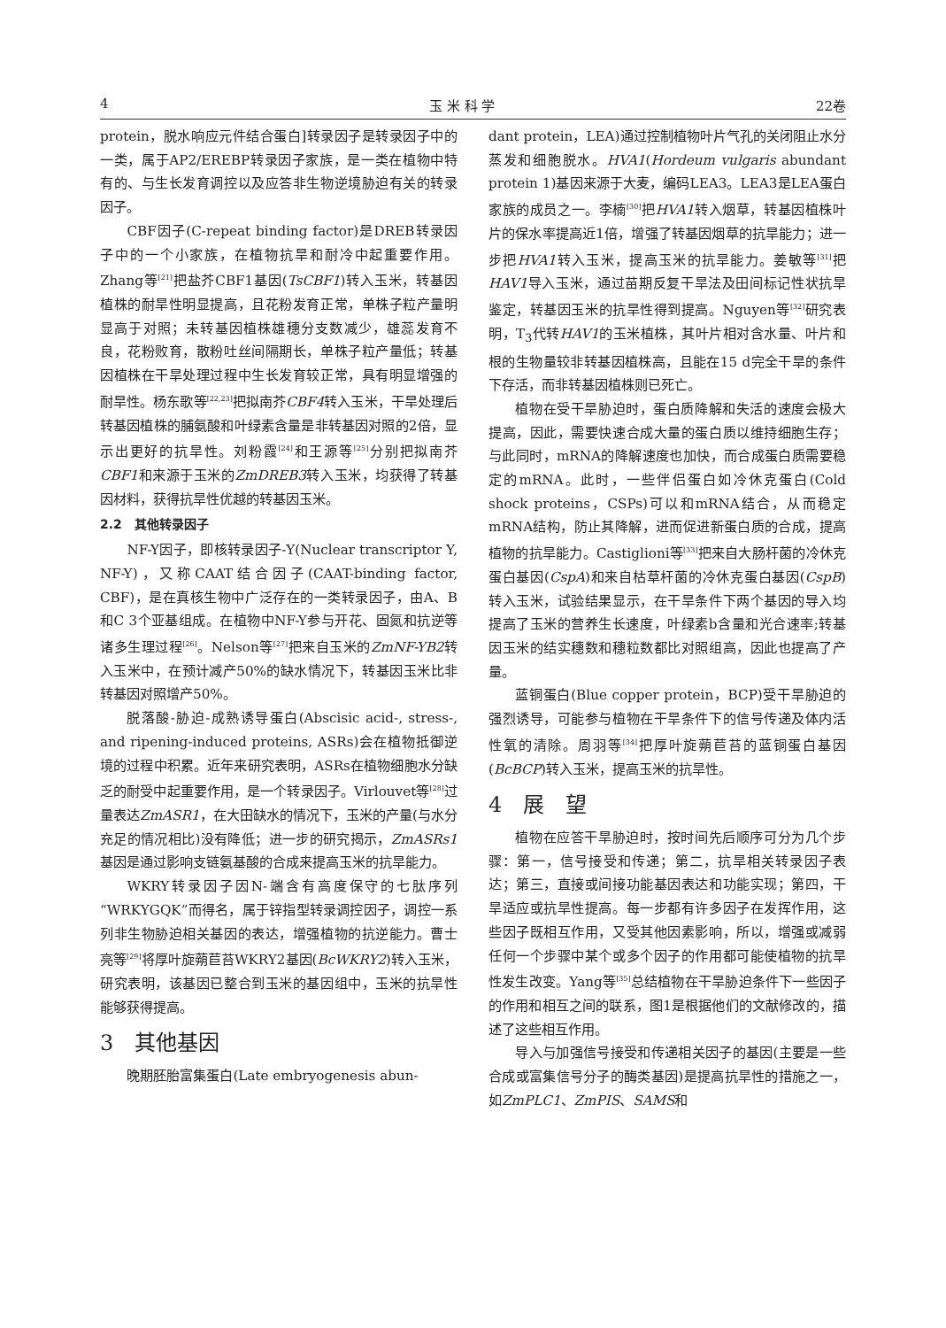4 玉 米 科 学 22卷
protein，脱水响应元件结合蛋白]转录因子是转录因子中的一类，属于AP2/EREBP转录因子家族，是一类在植物中特有的、与生长发育调控以及应答非生物逆境胁迫有关的转录因子。
CBF因子(C-repeat binding factor)是DREB转录因子中的一个小家族，在植物抗旱和耐冷中起重要作用。Zhang等<sup>[21]</sup>把盐芥CBF1基因(TsCBF1)转入玉米，转基因植株的耐旱性明显提高，且花粉发育正常，单株子粒产量明显高于对照；未转基因植株雄穗分支数减少，雄蕊发育不良，花粉败育，散粉吐丝间隔期长，单株子粒产量低；转基因植株在干旱处理过程中生长发育较正常，具有明显增强的耐旱性。杨东歌等<sup>[22,23]</sup>把拟南芥CBF4转入玉米，干旱处理后转基因植株的脯氨酸和叶绿素含量是非转基因对照的2倍，显示出更好的抗旱性。刘粉霞<sup>[24]</sup>和王源等<sup>[25]</sup>分别把拟南芥CBF1和来源于玉米的ZmDREB3转入玉米，均获得了转基因材料，获得抗旱性优越的转基因玉米。
2.2　其他转录因子
NF-Y因子，即核转录因子-Y(Nuclear transcriptor Y, NF-Y)，又称CAAT结合因子(CAAT-binding factor, CBF)，是在真核生物中广泛存在的一类转录因子，由A、B和C 3个亚基组成。在植物中NF-Y参与开花、固氮和抗逆等诸多生理过程<sup>[26]</sup>。Nelson等<sup>[27]</sup>把来自玉米的ZmNF-YB2转入玉米中，在预计减产50%的缺水情况下，转基因玉米比非转基因对照增产50%。
脱落酸-胁迫-成熟诱导蛋白(Abscisic acid-, stress-, and ripening-induced proteins, ASRs)会在植物抵御逆境的过程中积累。近年来研究表明，ASRs在植物细胞水分缺乏的耐受中起重要作用，是一个转录因子。Virlouvet等<sup>[28]</sup>过量表达ZmASR1，在大田缺水的情况下，玉米的产量(与水分充足的情况相比)没有降低；进一步的研究揭示，ZmASRs1基因是通过影响支链氨基酸的合成来提高玉米的抗旱能力。
WKRY转录因子因N-端含有高度保守的七肽序列“WRKYGQK”而得名，属于锌指型转录调控因子，调控一系列非生物胁迫相关基因的表达，增强植物的抗逆能力。曹士亮等<sup>[29]</sup>将厚叶旋蒴苣苔WKRY2基因(BcWKRY2)转入玉米，研究表明，该基因已整合到玉米的基因组中，玉米的抗旱性能够获得提高。
3　其他基因
晚期胚胎富集蛋白(Late embryogenesis abun-
dant protein，LEA)通过控制植物叶片气孔的关闭阻止水分蒸发和细胞脱水。HVA1(Hordeum vulgaris abundant protein 1)基因来源于大麦，编码LEA3。LEA3是LEA蛋白家族的成员之一。李楠<sup>[30]</sup>把HVA1转入烟草，转基因植株叶片的保水率提高近1倍，增强了转基因烟草的抗旱能力；进一步把HVA1转入玉米，提高玉米的抗旱能力。姜敏等<sup>[31]</sup>把HAV1导入玉米，通过苗期反复干旱法及田间标记性状抗旱鉴定，转基因玉米的抗旱性得到提高。Nguyen等<sup>[32]</sup>研究表明，T<sub>3</sub>代转HAV1的玉米植株，其叶片相对含水量、叶片和根的生物量较非转基因植株高，且能在15 d完全干旱的条件下存活，而非转基因植株则已死亡。
植物在受干旱胁迫时，蛋白质降解和失活的速度会极大提高，因此，需要快速合成大量的蛋白质以维持细胞生存；与此同时，mRNA的降解速度也加快，而合成蛋白质需要稳定的mRNA。此时，一些伴侣蛋白如冷休克蛋白(Cold shock proteins，CSPs)可以和mRNA结合，从而稳定mRNA结构，防止其降解，进而促进新蛋白质的合成，提高植物的抗旱能力。Castiglioni等<sup>[33]</sup>把来自大肠杆菌的冷休克蛋白基因(CspA)和来自枯草杆菌的冷休克蛋白基因(CspB)转入玉米，试验结果显示，在干旱条件下两个基因的导入均提高了玉米的营养生长速度，叶绿素b含量和光合速率;转基因玉米的结实穗数和穗粒数都比对照组高，因此也提高了产量。
蓝铜蛋白(Blue copper protein，BCP)受干旱胁迫的强烈诱导，可能参与植物在干旱条件下的信号传递及体内活性氧的清除。周羽等<sup>[34]</sup>把厚叶旋蒴苣苔的蓝铜蛋白基因(BcBCP)转入玉米，提高玉米的抗旱性。
4　展　望
植物在应答干旱胁迫时，按时间先后顺序可分为几个步骤：第一，信号接受和传递；第二，抗旱相关转录因子表达；第三，直接或间接功能基因表达和功能实现；第四，干旱适应或抗旱性提高。每一步都有许多因子在发挥作用，这些因子既相互作用，又受其他因素影响，所以，增强或减弱任何一个步骤中某个或多个因子的作用都可能使植物的抗旱性发生改变。Yang等<sup>[35]</sup>总结植物在干旱胁迫条件下一些因子的作用和相互之间的联系，图1是根据他们的文献修改的，描述了这些相互作用。
导入与加强信号接受和传递相关因子的基因(主要是一些合成或富集信号分子的酶类基因)是提高抗旱性的措施之一，如ZmPLC1、ZmPIS、SAMS和